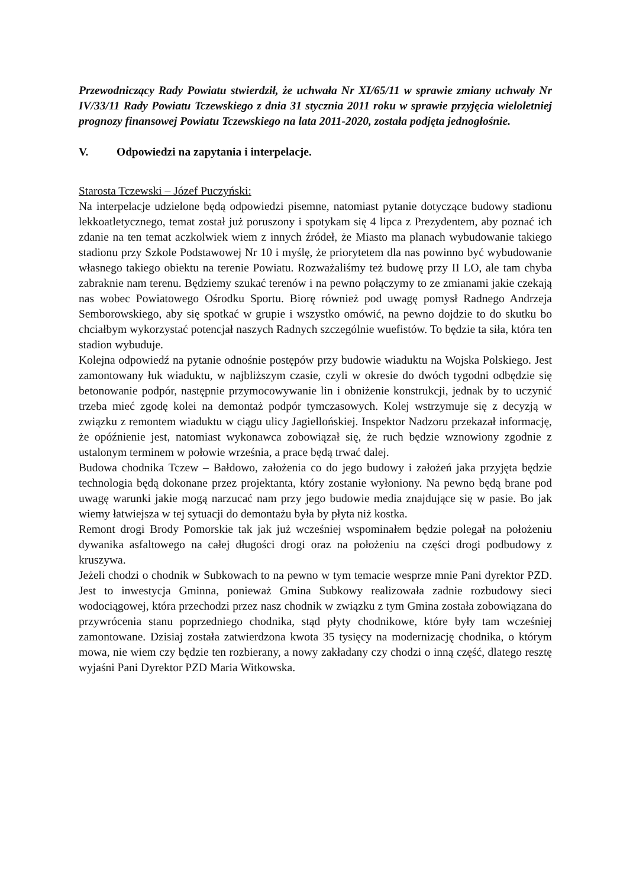Przewodniczący Rady Powiatu stwierdził, że uchwała Nr XI/65/11 w sprawie zmiany uchwały Nr IV/33/11 Rady Powiatu Tczewskiego z dnia 31 stycznia 2011 roku w sprawie przyjęcia wieloletniej prognozy finansowej Powiatu Tczewskiego na lata 2011-2020, została podjęta jednogłośnie.
V. Odpowiedzi na zapytania i interpelacje.
Starosta Tczewski – Józef Puczyński:
Na interpelacje udzielone będą odpowiedzi pisemne, natomiast pytanie dotyczące budowy stadionu lekkoatletycznego, temat został już poruszony i spotykam się 4 lipca z Prezydentem, aby poznać ich zdanie na ten temat aczkolwiek wiem z innych źródeł, że Miasto ma planach wybudowanie takiego stadionu przy Szkole Podstawowej Nr 10 i myślę, że priorytetem dla nas powinno być wybudowanie własnego takiego obiektu na terenie Powiatu. Rozważaliśmy też budowę przy II LO, ale tam chyba zabraknie nam terenu. Będziemy szukać terenów i na pewno połączymy to ze zmianami jakie czekają nas wobec Powiatowego Ośrodku Sportu. Biorę również pod uwagę pomysł Radnego Andrzeja Semborowskiego, aby się spotkać w grupie i wszystko omówić, na pewno dojdzie to do skutku bo chciałbym wykorzystać potencjał naszych Radnych szczególnie wuefistów. To będzie ta siła, która ten stadion wybuduje.
Kolejna odpowiedź na pytanie odnośnie postępów przy budowie wiaduktu na Wojska Polskiego. Jest zamontowany łuk wiaduktu, w najbliższym czasie, czyli w okresie do dwóch tygodni odbędzie się betonowanie podpór, następnie przymocowywanie lin i obniżenie konstrukcji, jednak by to uczynić trzeba mieć zgodę kolei na demontaż podpór tymczasowych. Kolej wstrzymuje się z decyzją w związku z remontem wiaduktu w ciągu ulicy Jagiellońskiej. Inspektor Nadzoru przekazał informację, że opóźnienie jest, natomiast wykonawca zobowiązał się, że ruch będzie wznowiony zgodnie z ustalonym terminem w połowie września, a prace będą trwać dalej.
Budowa chodnika Tczew – Bałdowo, założenia co do jego budowy i założeń jaka przyjęta będzie technologia będą dokonane przez projektanta, który zostanie wyłoniony. Na pewno będą brane pod uwagę warunki jakie mogą narzucać nam przy jego budowie media znajdujące się w pasie. Bo jak wiemy łatwiejsza w tej sytuacji do demontażu była by płyta niż kostka.
Remont drogi Brody Pomorskie tak jak już wcześniej wspominałem będzie polegał na położeniu dywanika asfaltowego na całej długości drogi oraz na położeniu na części drogi podbudowy z kruszywa.
Jeżeli chodzi o chodnik w Subkowach to na pewno w tym temacie wesprze mnie Pani dyrektor PZD. Jest to inwestycja Gminna, ponieważ Gmina Subkowy realizowała zadnie rozbudowy sieci wodociągowej, która przechodzi przez nasz chodnik w związku z tym Gmina została zobowiązana do przywrócenia stanu poprzedniego chodnika, stąd płyty chodnikowe, które były tam wcześniej zamontowane. Dzisiaj została zatwierdzona kwota 35 tysięcy na modernizację chodnika, o którym mowa, nie wiem czy będzie ten rozbierany, a nowy zakładany czy chodzi o inną część, dlatego resztę wyjaśni Pani Dyrektor PZD Maria Witkowska.